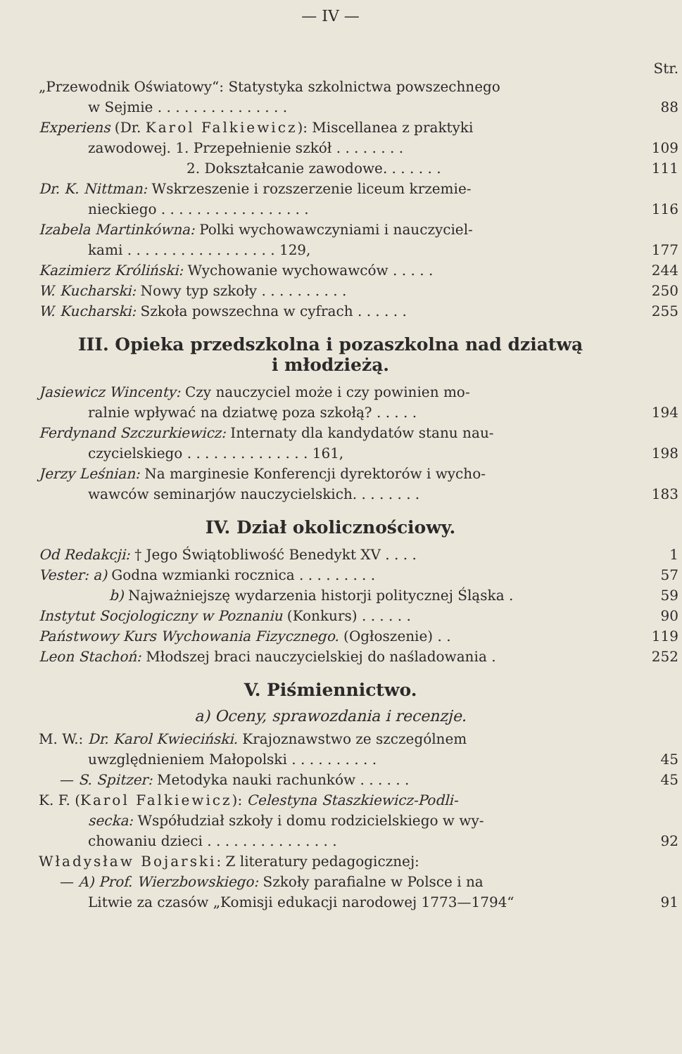— IV —
Str.
„Przewodnik Oświatowy“: Statystyka szkolnictwa powszechnego
w Sejmie . . . . . . . . . . . . . . .
88
Experiens (Dr. Karol Falkiewicz): Miscellanea z praktyki
zawodowej. 1. Przepełnienie szkół . . . . . . . .
109
2. Dokształcanie zawodowe. . . . . . .
111
Dr. K. Nittman: Wskrzeszenie i rozszerzenie liceum krzemie-
nieckiego . . . . . . . . . . . . . . . . .
116
Izabela Martinkówna: Polki wychowawczyniami i nauczyciel-
kami . . . . . . . . . . . . . . . . . 129,
177
Kazimierz Króliński: Wychowanie wychowawców . . . . .
244
W. Kucharski: Nowy typ szkoły . . . . . . . . . .
250
W. Kucharski: Szkoła powszechna w cyfrach . . . . . .
255
III. Opieka przedszkolna i pozaszkolna nad dziatwą
i młodzieżą.
Jasiewicz Wincenty: Czy nauczyciel może i czy powinien mo-
ralnie wpływać na dziatwę poza szkołą? . . . . .
194
Ferdynand Szczurkiewicz: Internaty dla kandydatów stanu nau-
czycielskiego . . . . . . . . . . . . . . 161,
198
Jerzy Leśnian: Na marginesie Konferencji dyrektorów i wycho-
wawców seminarjów nauczycielskich. . . . . . . .
183
IV. Dział okolicznościowy.
Od Redakcji: † Jego Świątobliwość Benedykt XV . . . .
1
Vester: a) Godna wzmianki rocznica . . . . . . . . .
57
b) Najważniejszę wydarzenia historji politycznej Śląska .
59
Instytut Socjologiczny w Poznaniu (Konkurs) . . . . . .
90
Państwowy Kurs Wychowania Fizycznego. (Ogłoszenie) . .
119
Leon Stachoń: Młodszej braci nauczycielskiej do naśladowania .
252
V. Piśmiennictwo.
a) Oceny, sprawozdania i recenzje.
M. W.: Dr. Karol Kwieciński. Krajoznawstwo ze szczególnem
uwzględnieniem Małopolski . . . . . . . . . .
45
— S. Spitzer: Metodyka nauki rachunków . . . . . .
45
K. F. (Karol Falkiewicz): Celestyna Staszkiewicz-Podli-
secka: Współudział szkoły i domu rodzicielskiego w wy-
chowaniu dzieci . . . . . . . . . . . . . . .
92
Władysław Bojarski: Z literatury pedagogicznej:
— A) Prof. Wierzbowskiego: Szkoły parafialne w Polsce i na
Litwie za czasów „Komisji edukacji narodowej 1773—1794“
91